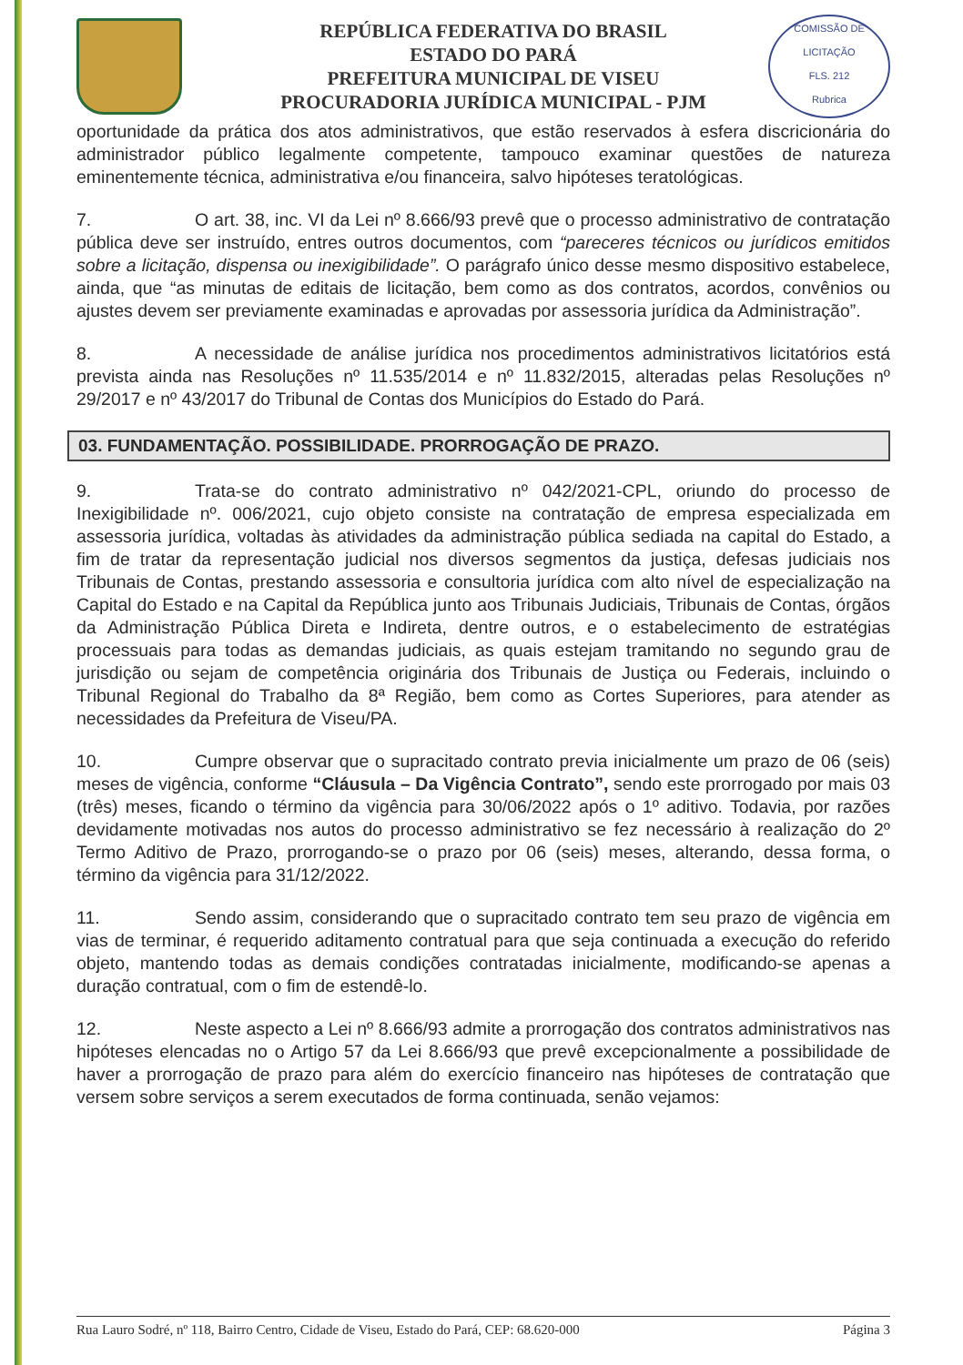REPÚBLICA FEDERATIVA DO BRASIL
ESTADO DO PARÁ
PREFEITURA MUNICIPAL DE VISEU
PROCURADORIA JURÍDICA MUNICIPAL - PJM
COMISSÃO DE LICITAÇÃO
FLS. 212
Rubrica
oportunidade da prática dos atos administrativos, que estão reservados à esfera discricionária do administrador público legalmente competente, tampouco examinar questões de natureza eminentemente técnica, administrativa e/ou financeira, salvo hipóteses teratológicas.
7. O art. 38, inc. VI da Lei nº 8.666/93 prevê que o processo administrativo de contratação pública deve ser instruído, entres outros documentos, com “pareceres técnicos ou jurídicos emitidos sobre a licitação, dispensa ou inexigibilidade”. O parágrafo único desse mesmo dispositivo estabelece, ainda, que “as minutas de editais de licitação, bem como as dos contratos, acordos, convênios ou ajustes devem ser previamente examinadas e aprovadas por assessoria jurídica da Administração”.
8. A necessidade de análise jurídica nos procedimentos administrativos licitatórios está prevista ainda nas Resoluções nº 11.535/2014 e nº 11.832/2015, alteradas pelas Resoluções nº 29/2017 e nº 43/2017 do Tribunal de Contas dos Municípios do Estado do Pará.
03. FUNDAMENTAÇÃO. POSSIBILIDADE. PRORROGAÇÃO DE PRAZO.
9. Trata-se do contrato administrativo nº 042/2021-CPL, oriundo do processo de Inexigibilidade nº. 006/2021, cujo objeto consiste na contratação de empresa especializada em assessoria jurídica, voltadas às atividades da administração pública sediada na capital do Estado, a fim de tratar da representação judicial nos diversos segmentos da justiça, defesas judiciais nos Tribunais de Contas, prestando assessoria e consultoria jurídica com alto nível de especialização na Capital do Estado e na Capital da República junto aos Tribunais Judiciais, Tribunais de Contas, órgãos da Administração Pública Direta e Indireta, dentre outros, e o estabelecimento de estratégias processuais para todas as demandas judiciais, as quais estejam tramitando no segundo grau de jurisdição ou sejam de competência originária dos Tribunais de Justiça ou Federais, incluindo o Tribunal Regional do Trabalho da 8ª Região, bem como as Cortes Superiores, para atender as necessidades da Prefeitura de Viseu/PA.
10. Cumpre observar que o supracitado contrato previa inicialmente um prazo de 06 (seis) meses de vigência, conforme “Cláusula – Da Vigência Contrato”, sendo este prorrogado por mais 03 (três) meses, ficando o término da vigência para 30/06/2022 após o 1º aditivo. Todavia, por razões devidamente motivadas nos autos do processo administrativo se fez necessário à realização do 2º Termo Aditivo de Prazo, prorrogando-se o prazo por 06 (seis) meses, alterando, dessa forma, o término da vigência para 31/12/2022.
11. Sendo assim, considerando que o supracitado contrato tem seu prazo de vigência em vias de terminar, é requerido aditamento contratual para que seja continuada a execução do referido objeto, mantendo todas as demais condições contratadas inicialmente, modificando-se apenas a duração contratual, com o fim de estendê-lo.
12. Neste aspecto a Lei nº 8.666/93 admite a prorrogação dos contratos administrativos nas hipóteses elencadas no o Artigo 57 da Lei 8.666/93 que prevê excepcionalmente a possibilidade de haver a prorrogação de prazo para além do exercício financeiro nas hipóteses de contratação que versem sobre serviços a serem executados de forma continuada, senão vejamos:
Rua Lauro Sodré, nº 118, Bairro Centro, Cidade de Viseu, Estado do Pará, CEP: 68.620-000 Página 3